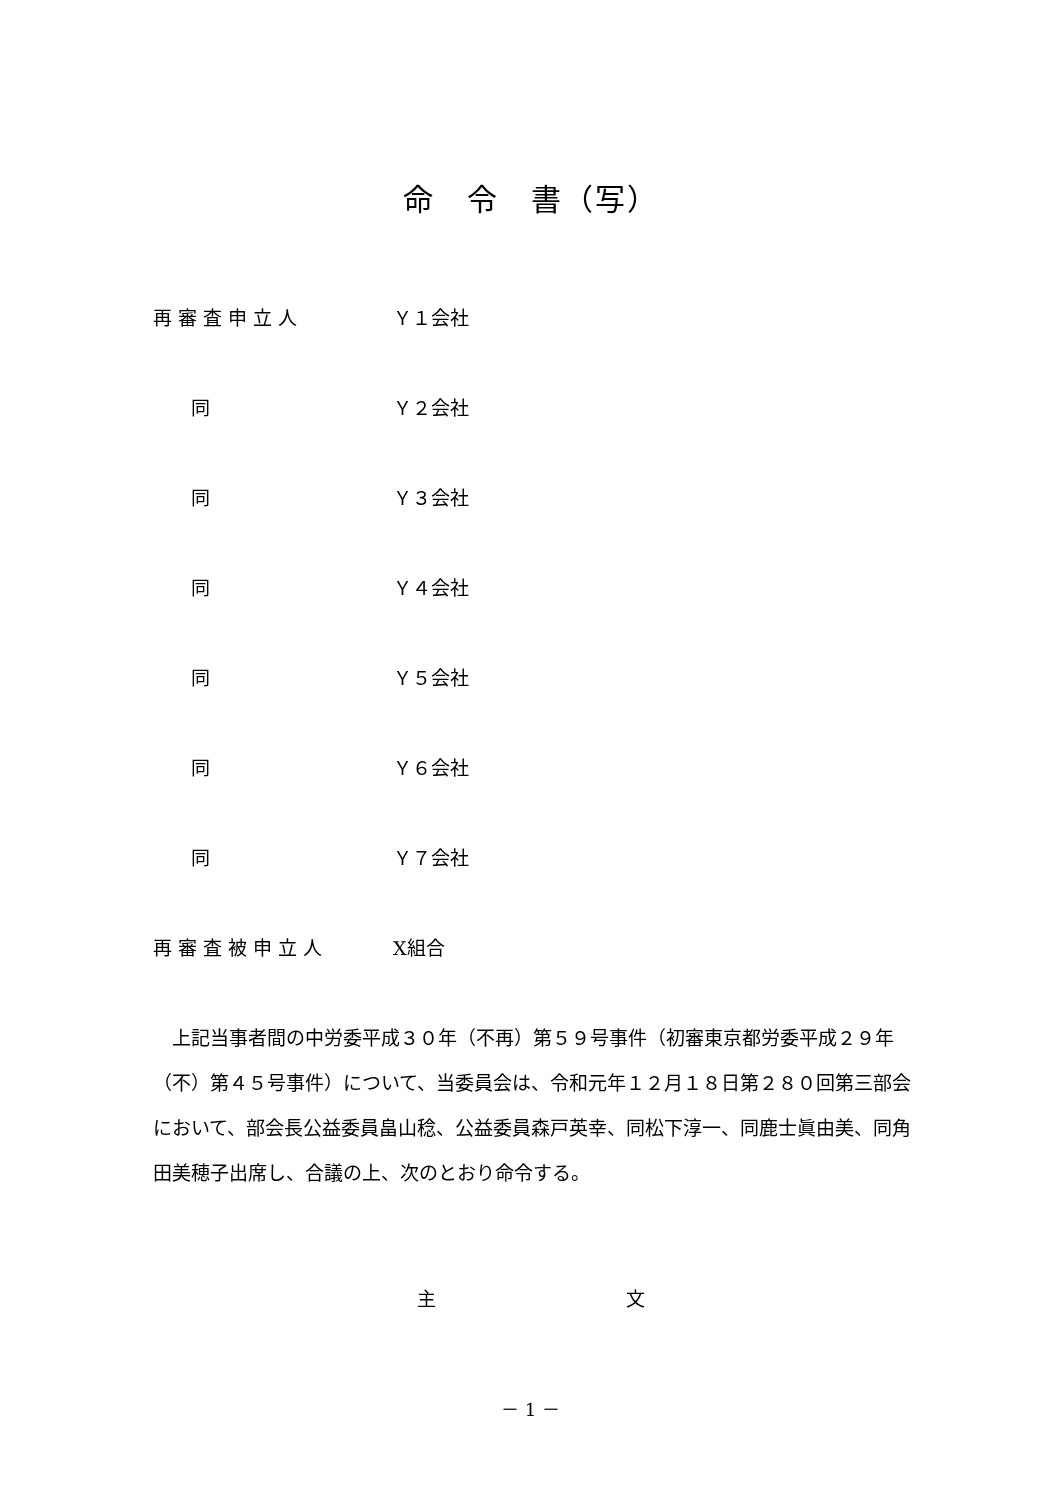命　令　書（写）
再 審 査 申 立 人 Ｙ１会社
　　同 Ｙ２会社
　　同 Ｙ３会社
　　同 Ｙ４会社
　　同 Ｙ５会社
　　同 Ｙ６会社
　　同 Ｙ７会社
再 審 査 被 申 立 人 X組合
上記当事者間の中労委平成３０年（不再）第５９号事件（初審東京都労委平成２９年（不）第４５号事件）について、当委員会は、令和元年１２月１８日第２８０回第三部会において、部会長公益委員畠山稔、公益委員森戸英幸、同松下淳一、同鹿士眞由美、同角田美穂子出席し、合議の上、次のとおり命令する。
主 文
－ 1 －